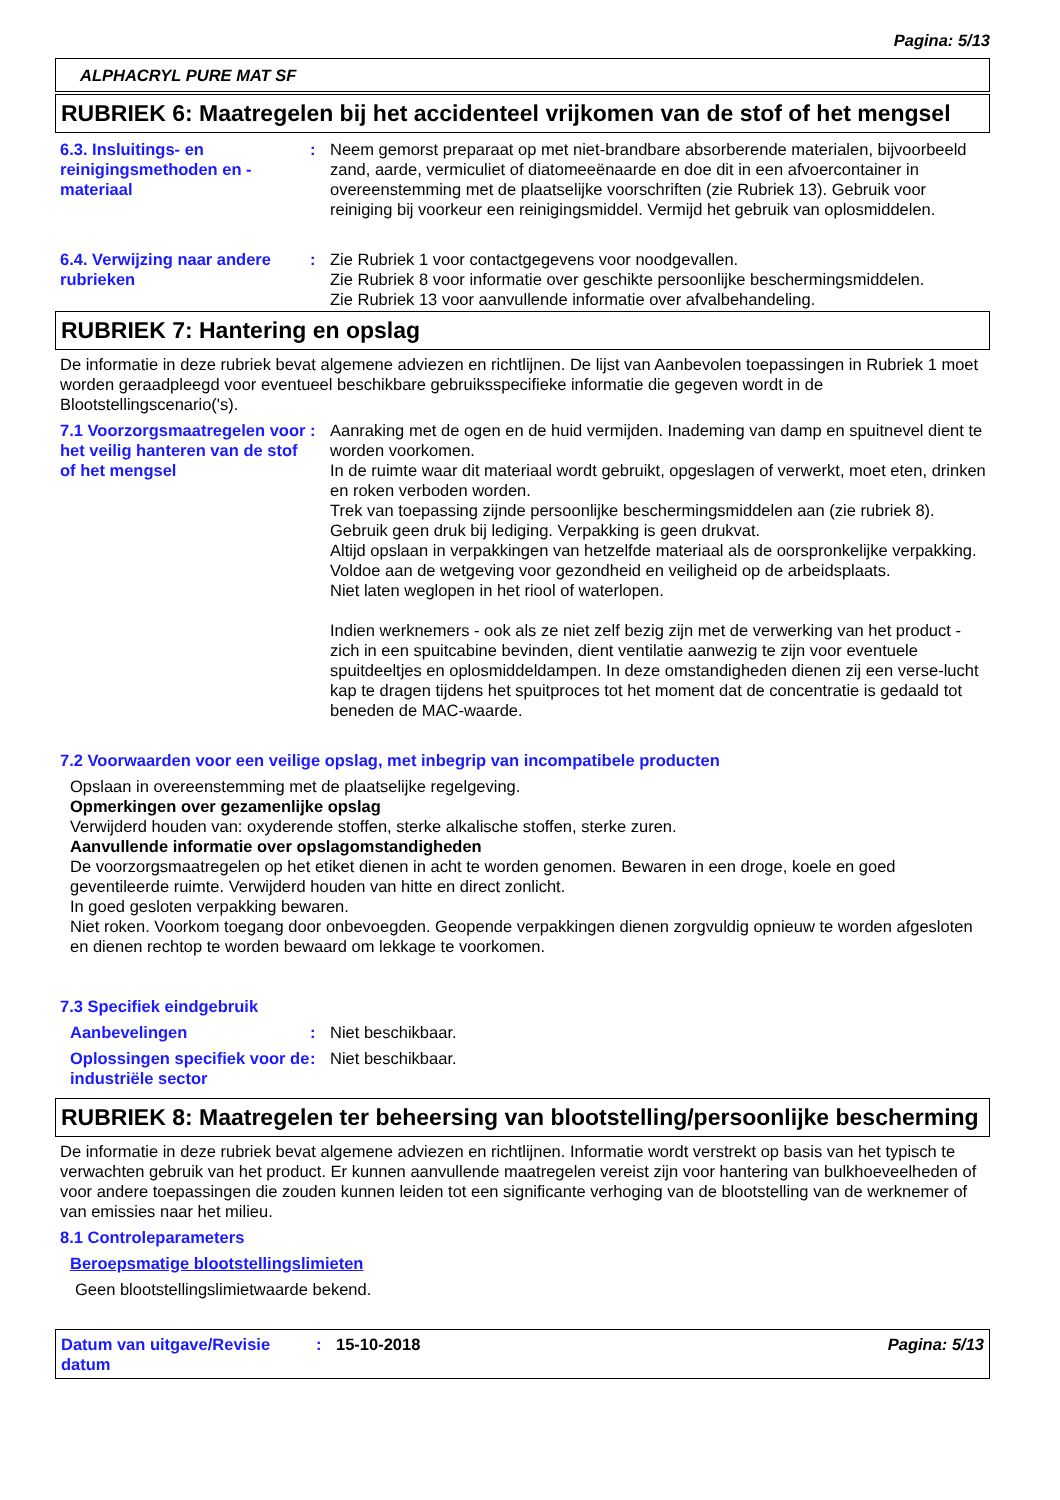Pagina: 5/13
ALPHACRYL PURE MAT SF
RUBRIEK 6: Maatregelen bij het accidenteel vrijkomen van de stof of het mengsel
6.3. Insluitings- en reinigingsmethoden en -materiaal
: Neem gemorst preparaat op met niet-brandbare absorberende materialen, bijvoorbeeld zand, aarde, vermiculiet of diatomeeënaarde en doe dit in een afvoercontainer in overeenstemming met de plaatselijke voorschriften (zie Rubriek 13). Gebruik voor reiniging bij voorkeur een reinigingsmiddel. Vermijd het gebruik van oplosmiddelen.
6.4. Verwijzing naar andere rubrieken
: Zie Rubriek 1 voor contactgegevens voor noodgevallen.
Zie Rubriek 8 voor informatie over geschikte persoonlijke beschermingsmiddelen.
Zie Rubriek 13 voor aanvullende informatie over afvalbehandeling.
RUBRIEK 7: Hantering en opslag
De informatie in deze rubriek bevat algemene adviezen en richtlijnen. De lijst van Aanbevolen toepassingen in Rubriek 1 moet worden geraadpleegd voor eventueel beschikbare gebruiksspecifieke informatie die gegeven wordt in de Blootstellingscenario('s).
7.1 Voorzorgsmaatregelen voor het veilig hanteren van de stof of het mengsel
: Aanraking met de ogen en de huid vermijden. Inademing van damp en spuitnevel dient te worden voorkomen.
In de ruimte waar dit materiaal wordt gebruikt, opgeslagen of verwerkt, moet eten, drinken en roken verboden worden.
Trek van toepassing zijnde persoonlijke beschermingsmiddelen aan (zie rubriek 8).
Gebruik geen druk bij lediging. Verpakking is geen drukvat.
Altijd opslaan in verpakkingen van hetzelfde materiaal als de oorspronkelijke verpakking.
Voldoe aan de wetgeving voor gezondheid en veiligheid op de arbeidsplaats.
Niet laten weglopen in het riool of waterlopen.
Indien werknemers - ook als ze niet zelf bezig zijn met de verwerking van het product - zich in een spuitcabine bevinden, dient ventilatie aanwezig te zijn voor eventuele spuitdeeltjes en oplosmiddeldampen. In deze omstandigheden dienen zij een verse-lucht kap te dragen tijdens het spuitproces tot het moment dat de concentratie is gedaald tot beneden de MAC-waarde.
7.2 Voorwaarden voor een veilige opslag, met inbegrip van incompatibele producten
Opslaan in overeenstemming met de plaatselijke regelgeving.
Opmerkingen over gezamenlijke opslag
Verwijderd houden van: oxyderende stoffen, sterke alkalische stoffen, sterke zuren.
Aanvullende informatie over opslagomstandigheden
De voorzorgsmaatregelen op het etiket dienen in acht te worden genomen. Bewaren in een droge, koele en goed geventileerde ruimte. Verwijderd houden van hitte en direct zonlicht.
In goed gesloten verpakking bewaren.
Niet roken. Voorkom toegang door onbevoegden. Geopende verpakkingen dienen zorgvuldig opnieuw te worden afgesloten en dienen rechtop te worden bewaard om lekkage te voorkomen.
7.3 Specifiek eindgebruik
Aanbevelingen : Niet beschikbaar.
Oplossingen specifiek voor de industriële sector
: Niet beschikbaar.
RUBRIEK 8: Maatregelen ter beheersing van blootstelling/persoonlijke bescherming
De informatie in deze rubriek bevat algemene adviezen en richtlijnen. Informatie wordt verstrekt op basis van het typisch te verwachten gebruik van het product. Er kunnen aanvullende maatregelen vereist zijn voor hantering van bulkhoeveelheden of voor andere toepassingen die zouden kunnen leiden tot een significante verhoging van de blootstelling van de werknemer of van emissies naar het milieu.
8.1 Controleparameters
Beroepsmatige blootstellingslimieten
Geen blootstellingslimietwaarde bekend.
Datum van uitgave/Revisie datum
: 15-10-2018 Pagina: 5/13